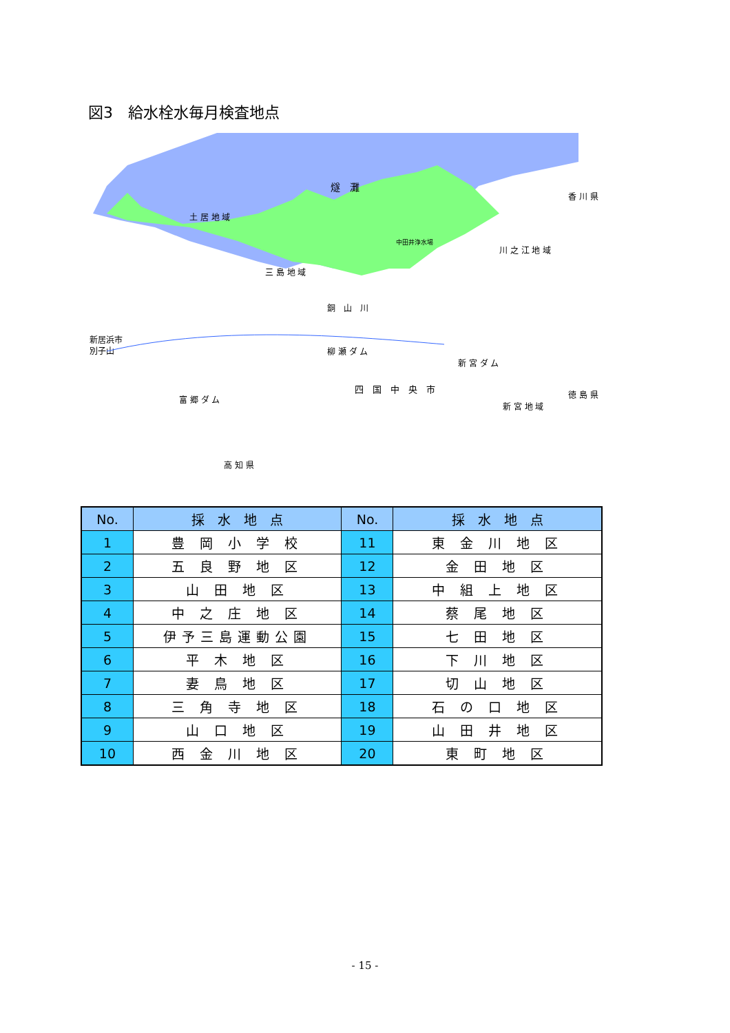図3　給水栓水毎月検査地点
燧　灘
土 居 地 域
香 川 県
川 之 江 地 域
三 島 地 域
銅　山　川
新居浜市
別子山
柳 瀬 ダ ム
新 宮 ダ ム
四　国　中　央　市
徳 島 県
富 郷 ダ ム
新 宮 地 域
高 知 県
中田井浄水場
| No. | 採 水 地 点 | No. | 採 水 地 点 |
| --- | --- | --- | --- |
| 1 | 豊 岡 小 学 校 | 11 | 東 金 川 地 区 |
| 2 | 五 良 野 地 区 | 12 | 金 田 地 区 |
| 3 | 山 田 地 区 | 13 | 中 組 上 地 区 |
| 4 | 中 之 庄 地 区 | 14 | 蔡 尾 地 区 |
| 5 | 伊予三島運動公園 | 15 | 七 田 地 区 |
| 6 | 平 木 地 区 | 16 | 下 川 地 区 |
| 7 | 妻 鳥 地 区 | 17 | 切 山 地 区 |
| 8 | 三 角 寺 地 区 | 18 | 石 の 口 地 区 |
| 9 | 山 口 地 区 | 19 | 山 田 井 地 区 |
| 10 | 西 金 川 地 区 | 20 | 東 町 地 区 |
- 15 -